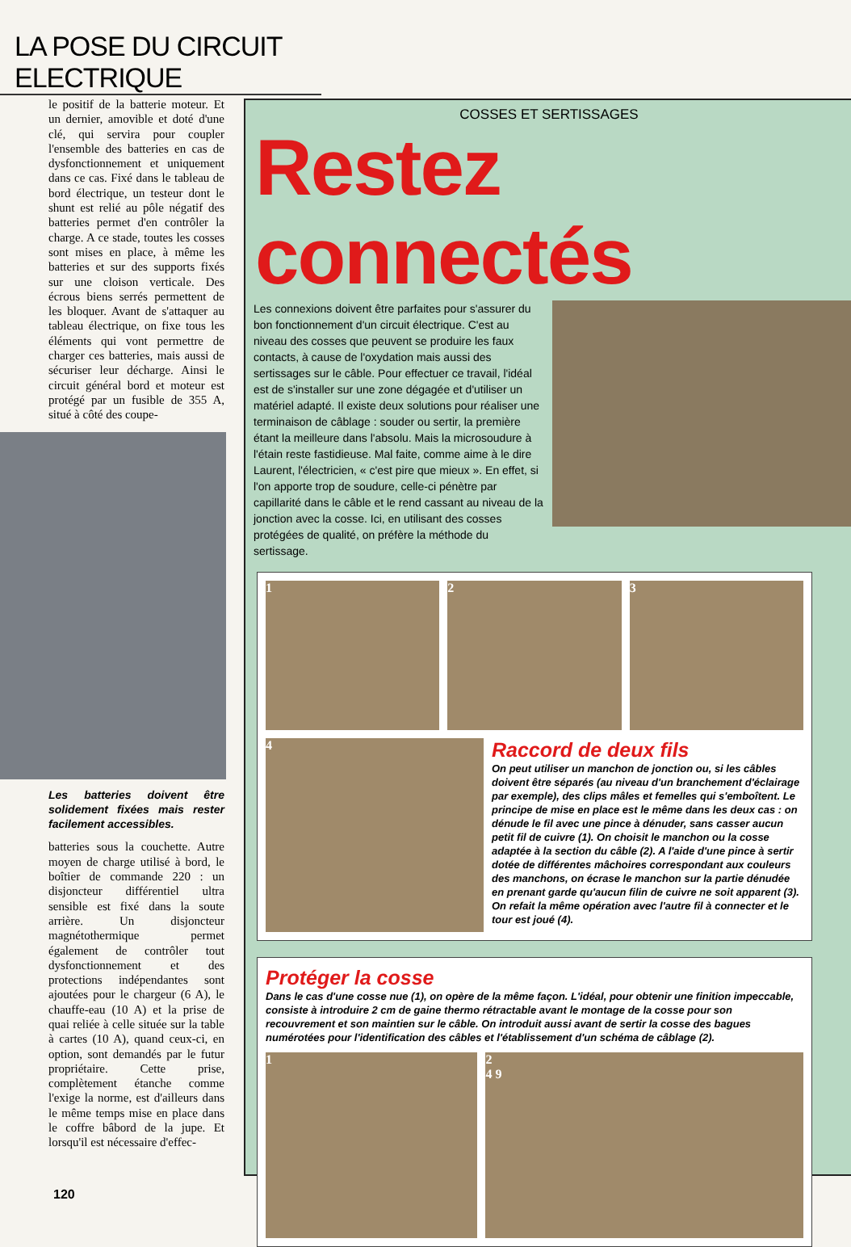LA POSE DU CIRCUIT ELECTRIQUE
le positif de la batterie moteur. Et un dernier, amovible et doté d'une clé, qui servira pour coupler l'ensemble des batteries en cas de dysfonctionnement et uniquement dans ce cas. Fixé dans le tableau de bord électrique, un testeur dont le shunt est relié au pôle négatif des batteries permet d'en contrôler la charge. A ce stade, toutes les cosses sont mises en place, à même les batteries et sur des supports fixés sur une cloison verticale. Des écrous biens serrés permettent de les bloquer. Avant de s'attaquer au tableau électrique, on fixe tous les éléments qui vont permettre de charger ces batteries, mais aussi de sécuriser leur décharge. Ainsi le circuit général bord et moteur est protégé par un fusible de 355 A, situé à côté des coupe-
Les batteries doivent être solidement fixées mais rester facilement accessibles.
batteries sous la couchette. Autre moyen de charge utilisé à bord, le boîtier de commande 220 : un disjoncteur différentiel ultra sensible est fixé dans la soute arrière. Un disjoncteur magnétothermique permet également de contrôler tout dysfonctionnement et des protections indépendantes sont ajoutées pour le chargeur (6 A), le chauffe-eau (10 A) et la prise de quai reliée à celle située sur la table à cartes (10 A), quand ceux-ci, en option, sont demandés par le futur propriétaire. Cette prise, complètement étanche comme l'exige la norme, est d'ailleurs dans le même temps mise en place dans le coffre bâbord de la jupe. Et lorsqu'il est nécessaire d'effec-
COSSES ET SERTISSAGES
Restez connectés
Les connexions doivent être parfaites pour s'assurer du bon fonctionnement d'un circuit électrique. C'est au niveau des cosses que peuvent se produire les faux contacts, à cause de l'oxydation mais aussi des sertissages sur le câble. Pour effectuer ce travail, l'idéal est de s'installer sur une zone dégagée et d'utiliser un matériel adapté. Il existe deux solutions pour réaliser une terminaison de câblage : souder ou sertir, la première étant la meilleure dans l'absolu. Mais la microsoudure à l'étain reste fastidieuse. Mal faite, comme aime à le dire Laurent, l'électricien, « c'est pire que mieux ». En effet, si l'on apporte trop de soudure, celle-ci pénètre par capillarité dans le câble et le rend cassant au niveau de la jonction avec la cosse. Ici, en utilisant des cosses protégées de qualité, on préfère la méthode du sertissage.
1 2 3
4
Raccord de deux fils
On peut utiliser un manchon de jonction ou, si les câbles doivent être séparés (au niveau d'un branchement d'éclairage par exemple), des clips mâles et femelles qui s'emboîtent. Le principe de mise en place est le même dans les deux cas : on dénude le fil avec une pince à dénuder, sans casser aucun petit fil de cuivre (1). On choisit le manchon ou la cosse adaptée à la section du câble (2). A l'aide d'une pince à sertir dotée de différentes mâchoires correspondant aux couleurs des manchons, on écrase le manchon sur la partie dénudée en prenant garde qu'aucun filin de cuivre ne soit apparent (3). On refait la même opération avec l'autre fil à connecter et le tour est joué (4).
Protéger la cosse
Dans le cas d'une cosse nue (1), on opère de la même façon. L'idéal, pour obtenir une finition impeccable, consiste à introduire 2 cm de gaine thermo rétractable avant le montage de la cosse pour son recouvrement et son maintien sur le câble. On introduit aussi avant de sertir la cosse des bagues numérotées pour l'identification des câbles et l'établissement d'un schéma de câblage (2).
1 2
4 9
120